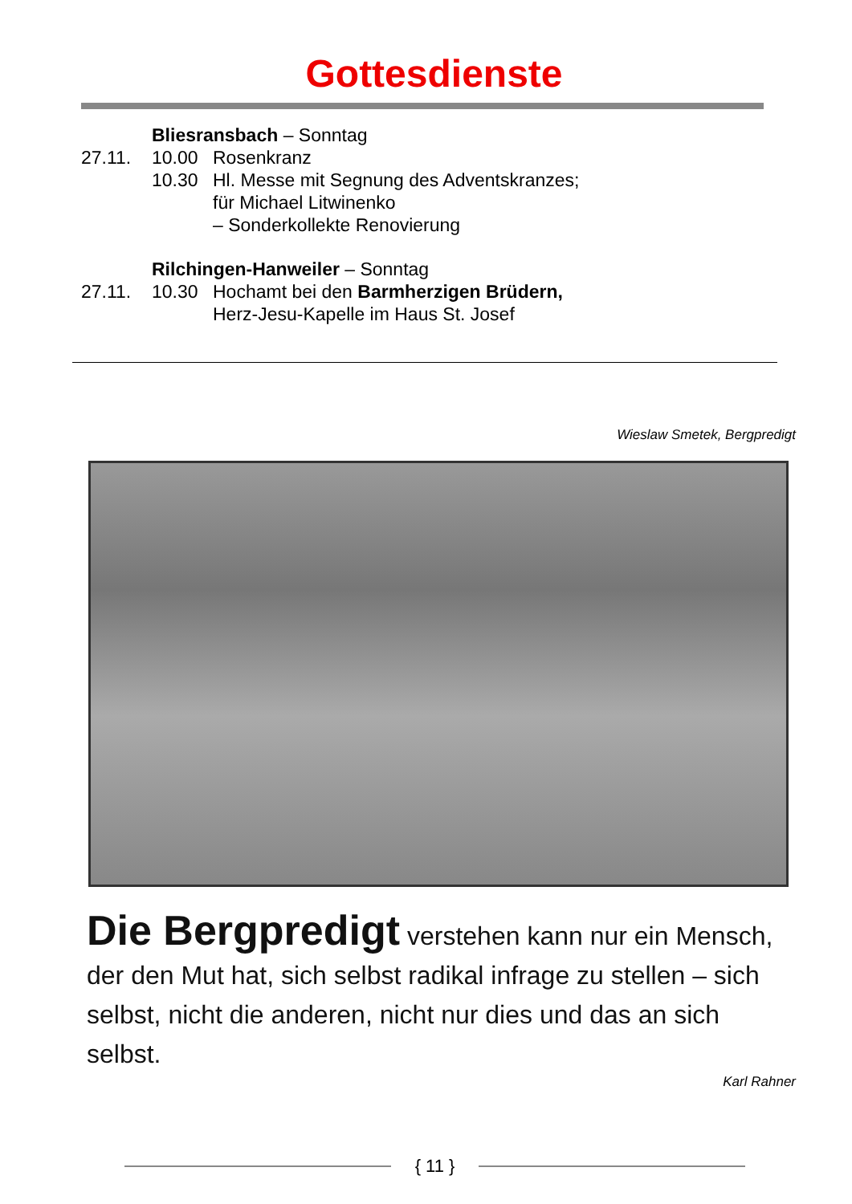Gottesdienste
Bliesransbach – Sonntag
27.11. 10.00 Rosenkranz
10.30 Hl. Messe mit Segnung des Adventskranzes;
für Michael Litwinenko
– Sonderkollekte Renovierung
Rilchingen-Hanweiler – Sonntag
27.11. 10.30 Hochamt bei den Barmherzigen Brüdern,
Herz-Jesu-Kapelle im Haus St. Josef
Wieslaw Smetek, Bergpredigt
Die Bergpredigt verstehen kann nur ein Mensch, der den Mut hat, sich selbst radikal infrage zu stellen – sich selbst, nicht die anderen, nicht nur dies und das an sich selbst.
Karl Rahner
{ 11 }